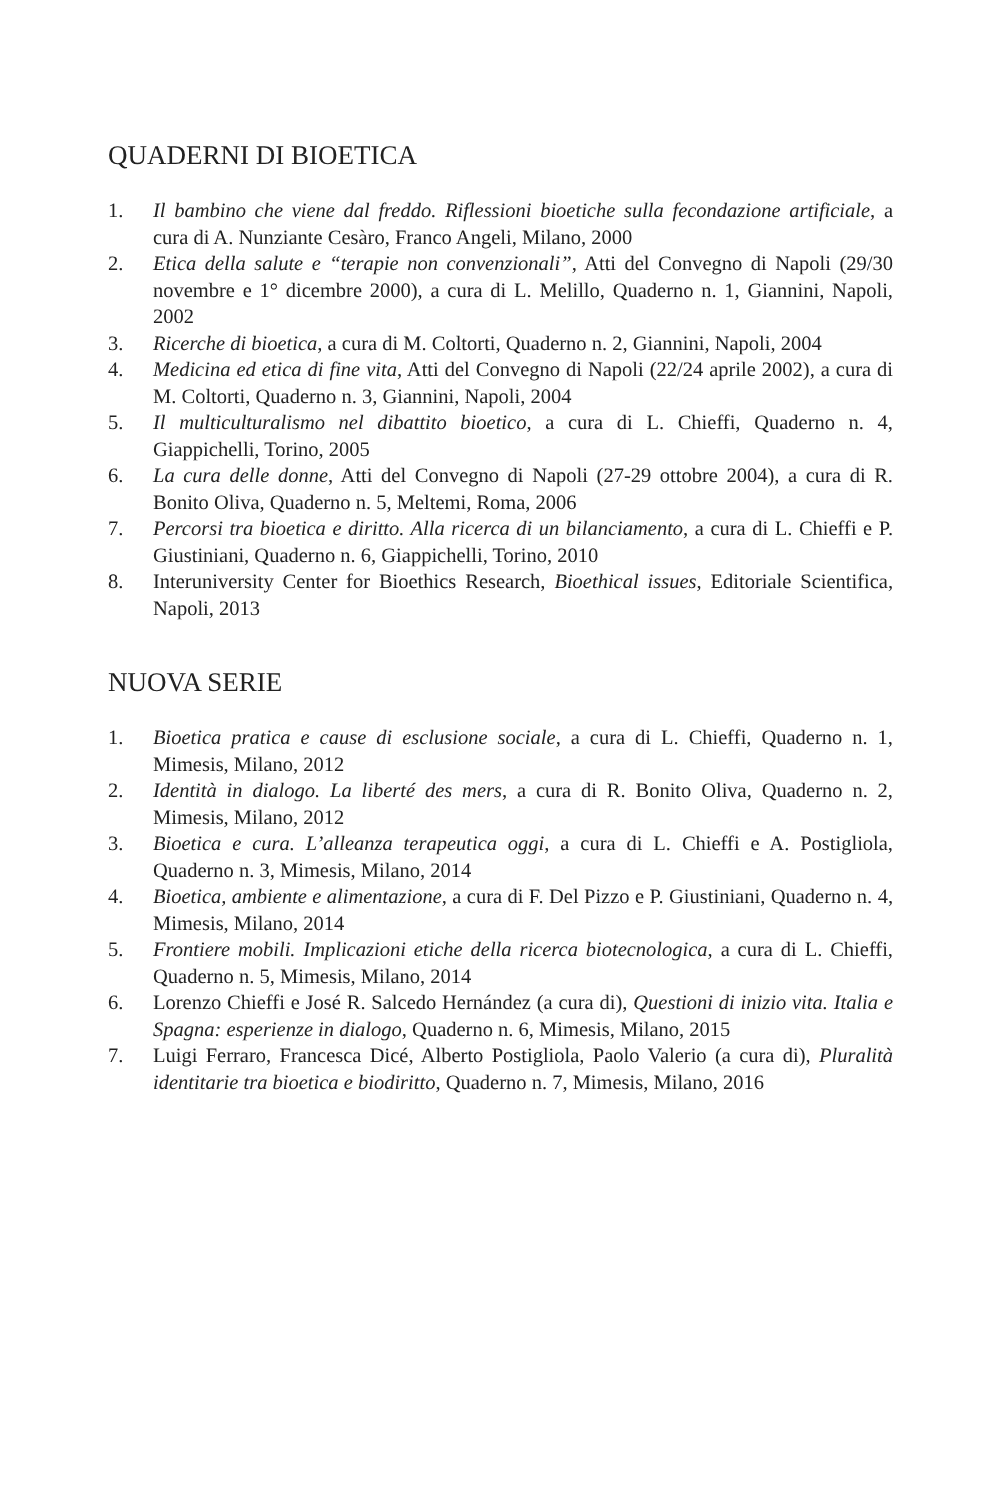QUADERNI DI BIOETICA
1. Il bambino che viene dal freddo. Riflessioni bioetiche sulla fecondazione artificiale, a cura di A. Nunziante Cesàro, Franco Angeli, Milano, 2000
2. Etica della salute e “terapie non convenzionali”, Atti del Convegno di Napoli (29/30 novembre e 1° dicembre 2000), a cura di L. Melillo, Quaderno n. 1, Giannini, Napoli, 2002
3. Ricerche di bioetica, a cura di M. Coltorti, Quaderno n. 2, Giannini, Napoli, 2004
4. Medicina ed etica di fine vita, Atti del Convegno di Napoli (22/24 aprile 2002), a cura di M. Coltorti, Quaderno n. 3, Giannini, Napoli, 2004
5. Il multiculturalismo nel dibattito bioetico, a cura di L. Chieffi, Quaderno n. 4, Giappichelli, Torino, 2005
6. La cura delle donne, Atti del Convegno di Napoli (27-29 ottobre 2004), a cura di R. Bonito Oliva, Quaderno n. 5, Meltemi, Roma, 2006
7. Percorsi tra bioetica e diritto. Alla ricerca di un bilanciamento, a cura di L. Chieffi e P. Giustiniani, Quaderno n. 6, Giappichelli, Torino, 2010
8. Interuniversity Center for Bioethics Research, Bioethical issues, Editoriale Scientifica, Napoli, 2013
NUOVA SERIE
1. Bioetica pratica e cause di esclusione sociale, a cura di L. Chieffi, Quaderno n. 1, Mimesis, Milano, 2012
2. Identità in dialogo. La liberté des mers, a cura di R. Bonito Oliva, Quaderno n. 2, Mimesis, Milano, 2012
3. Bioetica e cura. L’alleanza terapeutica oggi, a cura di L. Chieffi e A. Postigliola, Quaderno n. 3, Mimesis, Milano, 2014
4. Bioetica, ambiente e alimentazione, a cura di F. Del Pizzo e P. Giustiniani, Quaderno n. 4, Mimesis, Milano, 2014
5. Frontiere mobili. Implicazioni etiche della ricerca biotecnologica, a cura di L. Chieffi, Quaderno n. 5, Mimesis, Milano, 2014
6. Lorenzo Chieffi e José R. Salcedo Hernández (a cura di), Questioni di inizio vita. Italia e Spagna: esperienze in dialogo, Quaderno n. 6, Mimesis, Milano, 2015
7. Luigi Ferraro, Francesca Dicé, Alberto Postigliola, Paolo Valerio (a cura di), Pluralità identitarie tra bioetica e biodiritto, Quaderno n. 7, Mimesis, Milano, 2016